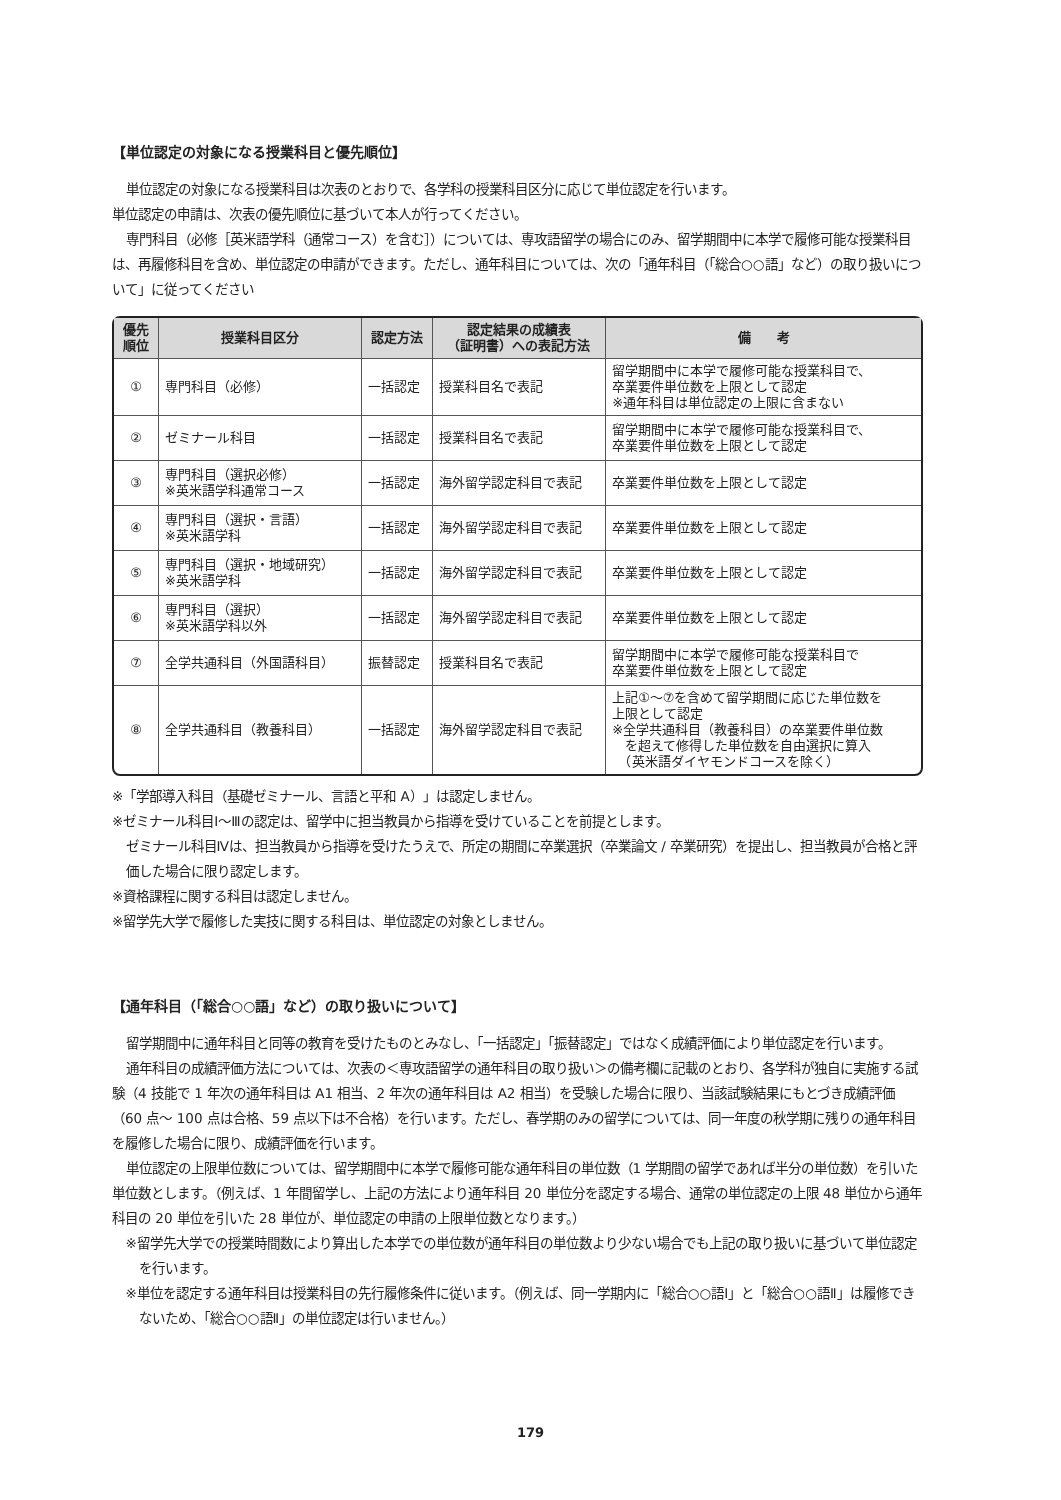【単位認定の対象になる授業科目と優先順位】
単位認定の対象になる授業科目は次表のとおりで、各学科の授業科目区分に応じて単位認定を行います。
単位認定の申請は、次表の優先順位に基づいて本人が行ってください。
専門科目（必修［英米語学科（通常コース）を含む］）については、専攻語留学の場合にのみ、留学期間中に本学で履修可能な授業科目は、再履修科目を含め、単位認定の申請ができます。ただし、通年科目については、次の「通年科目（「総合○○語」など）の取り扱いについて」に従ってください
| 優先 順位 | 授業科目区分 | 認定方法 | 認定結果の成績表 （証明書）への表記方法 | 備 考 |
| --- | --- | --- | --- | --- |
| ① | 専門科目（必修） | 一括認定 | 授業科目名で表記 | 留学期間中に本学で履修可能な授業科目で、 卒業要件単位数を上限として認定 ※通年科目は単位認定の上限に含まない |
| ② | ゼミナール科目 | 一括認定 | 授業科目名で表記 | 留学期間中に本学で履修可能な授業科目で、 卒業要件単位数を上限として認定 |
| ③ | 専門科目（選択必修） ※英米語学科通常コース | 一括認定 | 海外留学認定科目で表記 | 卒業要件単位数を上限として認定 |
| ④ | 専門科目（選択・言語） ※英米語学科 | 一括認定 | 海外留学認定科目で表記 | 卒業要件単位数を上限として認定 |
| ⑤ | 専門科目（選択・地域研究） ※英米語学科 | 一括認定 | 海外留学認定科目で表記 | 卒業要件単位数を上限として認定 |
| ⑥ | 専門科目（選択） ※英米語学科以外 | 一括認定 | 海外留学認定科目で表記 | 卒業要件単位数を上限として認定 |
| ⑦ | 全学共通科目（外国語科目） | 振替認定 | 授業科目名で表記 | 留学期間中に本学で履修可能な授業科目で 卒業要件単位数を上限として認定 |
| ⑧ | 全学共通科目（教養科目） | 一括認定 | 海外留学認定科目で表記 | 上記①～⑦を含めて留学期間に応じた単位数を 上限として認定 ※全学共通科目（教養科目）の卒業要件単位数 を超えて修得した単位数を自由選択に算入 （英米語ダイヤモンドコースを除く） |
※「学部導入科目（基礎ゼミナール、言語と平和 A）」は認定しません。
※ゼミナール科目Ⅰ～Ⅲの認定は、留学中に担当教員から指導を受けていることを前提とします。
ゼミナール科目Ⅳは、担当教員から指導を受けたうえで、所定の期間に卒業選択（卒業論文 / 卒業研究）を提出し、担当教員が合格と評価した場合に限り認定します。
※資格課程に関する科目は認定しません。
※留学先大学で履修した実技に関する科目は、単位認定の対象としません。
【通年科目（「総合○○語」など）の取り扱いについて】
留学期間中に通年科目と同等の教育を受けたものとみなし、「一括認定」「振替認定」ではなく成績評価により単位認定を行います。
通年科目の成績評価方法については、次表の＜専攻語留学の通年科目の取り扱い＞の備考欄に記載のとおり、各学科が独自に実施する試験（4 技能で 1 年次の通年科目は A1 相当、2 年次の通年科目は A2 相当）を受験した場合に限り、当該試験結果にもとづき成績評価（60 点～ 100 点は合格、59 点以下は不合格）を行います。ただし、春学期のみの留学については、同一年度の秋学期に残りの通年科目を履修した場合に限り、成績評価を行います。
単位認定の上限単位数については、留学期間中に本学で履修可能な通年科目の単位数（1 学期間の留学であれば半分の単位数）を引いた単位数とします。（例えば、1 年間留学し、上記の方法により通年科目 20 単位分を認定する場合、通常の単位認定の上限 48 単位から通年科目の 20 単位を引いた 28 単位が、単位認定の申請の上限単位数となります。）
※留学先大学での授業時間数により算出した本学での単位数が通年科目の単位数より少ない場合でも上記の取り扱いに基づいて単位認定を行います。
※単位を認定する通年科目は授業科目の先行履修条件に従います。（例えば、同一学期内に「総合○○語Ⅰ」と「総合○○語Ⅱ」は履修できないため、「総合○○語Ⅱ」の単位認定は行いません。）
179